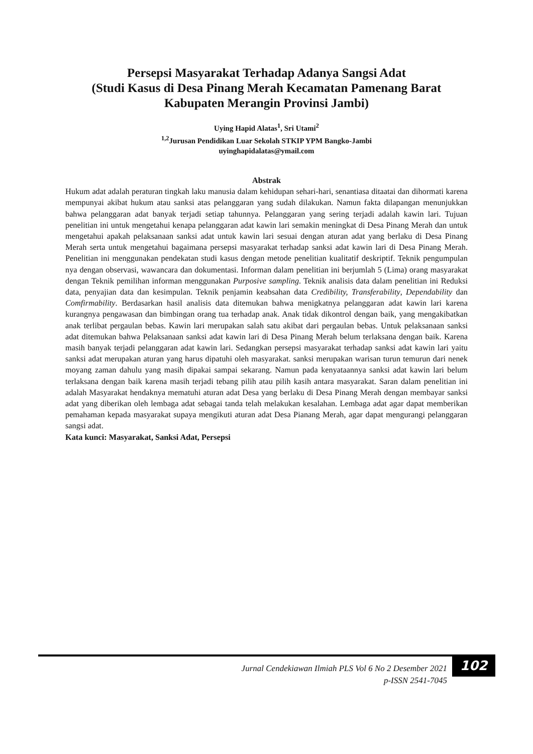Persepsi Masyarakat Terhadap Adanya Sangsi Adat
(Studi Kasus di Desa Pinang Merah Kecamatan Pamenang Barat
Kabupaten Merangin Provinsi Jambi)
Uying Hapid Alatas<sup>1</sup>, Sri Utami<sup>2</sup>
<sup>1,2</sup>Jurusan Pendidikan Luar Sekolah STKIP YPM Bangko-Jambi
uyinghapidalatas@ymail.com
Abstrak
Hukum adat adalah peraturan tingkah laku manusia dalam kehidupan sehari-hari, senantiasa ditaatai dan dihormati karena mempunyai akibat hukum atau sanksi atas pelanggaran yang sudah dilakukan. Namun fakta dilapangan menunjukkan bahwa pelanggaran adat banyak terjadi setiap tahunnya. Pelanggaran yang sering terjadi adalah kawin lari. Tujuan penelitian ini untuk mengetahui kenapa pelanggaran adat kawin lari semakin meningkat di Desa Pinang Merah dan untuk mengetahui apakah pelaksanaan sanksi adat untuk kawin lari sesuai dengan aturan adat yang berlaku di Desa Pinang Merah serta untuk mengetahui bagaimana persepsi masyarakat terhadap sanksi adat kawin lari di Desa Pinang Merah. Penelitian ini menggunakan pendekatan studi kasus dengan metode penelitian kualitatif deskriptif. Teknik pengumpulan nya dengan observasi, wawancara dan dokumentasi. Informan dalam penelitian ini berjumlah 5 (Lima) orang masyarakat dengan Teknik pemilihan informan menggunakan Purposive sampling. Teknik analisis data dalam penelitian ini Reduksi data, penyajian data dan kesimpulan. Teknik penjamin keabsahan data Credibility, Transferability, Dependability dan Comfirmability. Berdasarkan hasil analisis data ditemukan bahwa menigkatnya pelanggaran adat kawin lari karena kurangnya pengawasan dan bimbingan orang tua terhadap anak. Anak tidak dikontrol dengan baik, yang mengakibatkan anak terlibat pergaulan bebas. Kawin lari merupakan salah satu akibat dari pergaulan bebas. Untuk pelaksanaan sanksi adat ditemukan bahwa Pelaksanaan sanksi adat kawin lari di Desa Pinang Merah belum terlaksana dengan baik. Karena masih banyak terjadi pelanggaran adat kawin lari. Sedangkan persepsi masyarakat terhadap sanksi adat kawin lari yaitu sanksi adat merupakan aturan yang harus dipatuhi oleh masyarakat. sanksi merupakan warisan turun temurun dari nenek moyang zaman dahulu yang masih dipakai sampai sekarang. Namun pada kenyataannya sanksi adat kawin lari belum terlaksana dengan baik karena masih terjadi tebang pilih atau pilih kasih antara masyarakat. Saran dalam penelitian ini adalah Masyarakat hendaknya mematuhi aturan adat Desa yang berlaku di Desa Pinang Merah dengan membayar sanksi adat yang diberikan oleh lembaga adat sebagai tanda telah melakukan kesalahan. Lembaga adat agar dapat memberikan pemahaman kepada masyarakat supaya mengikuti aturan adat Desa Pianang Merah, agar dapat mengurangi pelanggaran sangsi adat.
Kata kunci: Masyarakat, Sanksi Adat, Persepsi
Jurnal Cendekiawan Ilmiah PLS Vol 6 No 2 Desember 2021
p-ISSN 2541-7045
102